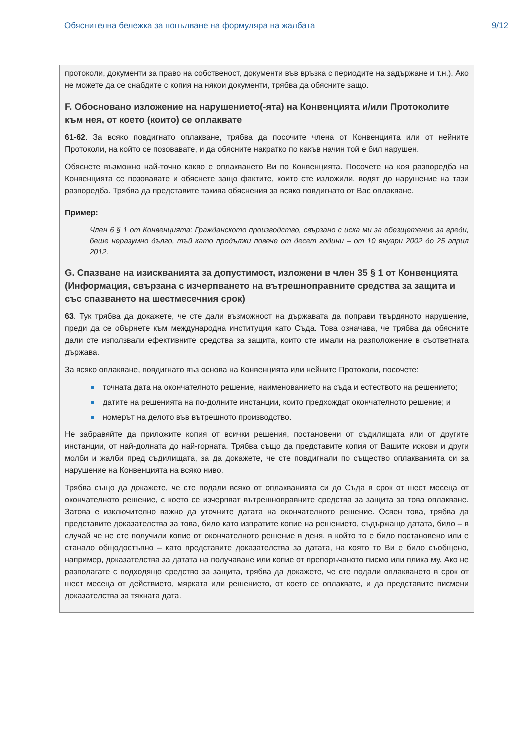Обяснителна бележка за попълване на формуляра на жалбата 9/12
протоколи, документи за право на собственост, документи във връзка с периодите на задържане и т.н.). Ако не можете да се снабдите с копия на някои документи, трябва да обясните защо.
F. Обосновано изложение на нарушението(-ята) на Конвенцията и/или Протоколите към нея, от което (които) се оплаквате
61-62. За всяко повдигнато оплакване, трябва да посочите члена от Конвенцията или от нейните Протоколи, на който се позовавате, и да обясните накратко по какъв начин той е бил нарушен.
Обяснете възможно най-точно какво е оплакването Ви по Конвенцията. Посочете на коя разпоредба на Конвенцията се позовавате и обяснете защо фактите, които сте изложили, водят до нарушение на тази разпоредба. Трябва да представите такива обяснения за всяко повдигнато от Вас оплакване.
Пример:
Член 6 § 1 от Конвенцията: Гражданското производство, свързано с иска ми за обезщетение за вреди, беше неразумно дълго, тъй като продължи повече от десет години – от 10 януари 2002 до 25 април 2012.
G. Спазване на изискванията за допустимост, изложени в член 35 § 1 от Конвенцията (Информация, свързана с изчерпването на вътрешноправните средства за защита и със спазването на шестмесечния срок)
63. Тук трябва да докажете, че сте дали възможност на държавата да поправи твърдяното нарушение, преди да се обърнете към международна институция като Съда. Това означава, че трябва да обясните дали сте използвали ефективните средства за защита, които сте имали на разположение в съответната държава.
За всяко оплакване, повдигнато въз основа на Конвенцията или нейните Протоколи, посочете:
точната дата на окончателното решение, наименованието на съда и естеството на решението;
датите на решенията на по-долните инстанции, които предхождат окончателното решение; и
номерът на делото във вътрешното производство.
Не забравяйте да приложите копия от всички решения, постановени от съдилищата или от другите инстанции, от най-долната до най-горната. Трябва също да представите копия от Вашите искови и други молби и жалби пред съдилищата, за да докажете, че сте повдигнали по същество оплакванията си за нарушение на Конвенцията на всяко ниво.
Трябва също да докажете, че сте подали всяко от оплакванията си до Съда в срок от шест месеца от окончателното решение, с което се изчерпват вътрешноправните средства за защита за това оплакване. Затова е изключително важно да уточните датата на окончателното решение. Освен това, трябва да представите доказателства за това, било като изпратите копие на решението, съдържащо датата, било – в случай че не сте получили копие от окончателното решение в деня, в който то е било постановено или е станало общодостъпно – като представите доказателства за датата, на която то Ви е било съобщено, например, доказателства за датата на получаване или копие от препоръчаното писмо или плика му. Ако не разполагате с подходящо средство за защита, трябва да докажете, че сте подали оплакването в срок от шест месеца от действието, мярката или решението, от което се оплаквате, и да представите писмени доказателства за тяхната дата.